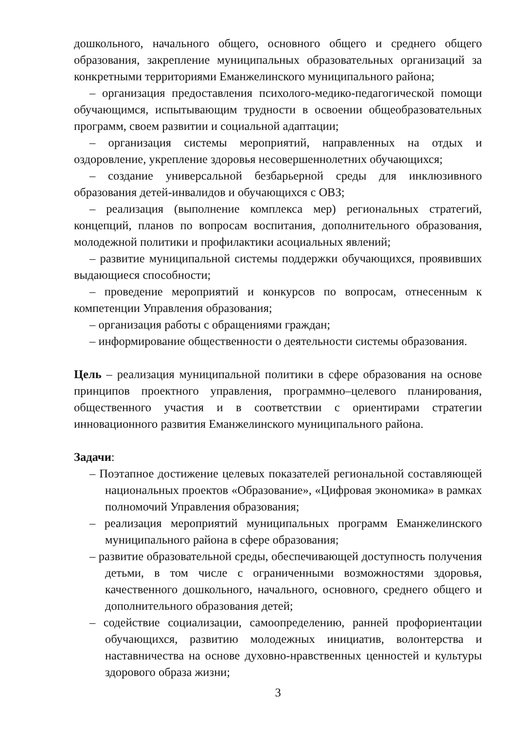дошкольного, начального общего, основного общего и среднего общего образования, закрепление муниципальных образовательных организаций за конкретными территориями Еманжелинского муниципального района;
– организация предоставления психолого-медико-педагогической помощи обучающимся, испытывающим трудности в освоении общеобразовательных программ, своем развитии и социальной адаптации;
– организация системы мероприятий, направленных на отдых и оздоровление, укрепление здоровья несовершеннолетних обучающихся;
– создание универсальной безбарьерной среды для инклюзивного образования детей-инвалидов и обучающихся с ОВЗ;
– реализация (выполнение комплекса мер) региональных стратегий, концепций, планов по вопросам воспитания, дополнительного образования, молодежной политики и профилактики асоциальных явлений;
– развитие муниципальной системы поддержки обучающихся, проявивших выдающиеся способности;
– проведение мероприятий и конкурсов по вопросам, отнесенным к компетенции Управления образования;
– организация работы с обращениями граждан;
– информирование общественности о деятельности системы образования.
Цель – реализация муниципальной политики в сфере образования на основе принципов проектного управления, программно–целевого планирования, общественного участия и в соответствии с ориентирами стратегии инновационного развития Еманжелинского муниципального района.
Задачи:
– Поэтапное достижение целевых показателей региональной составляющей национальных проектов «Образование», «Цифровая экономика» в рамках полномочий Управления образования;
– реализация мероприятий муниципальных программ Еманжелинского муниципального района в сфере образования;
– развитие образовательной среды, обеспечивающей доступность получения детьми, в том числе с ограниченными возможностями здоровья, качественного дошкольного, начального, основного, среднего общего и дополнительного образования детей;
– содействие социализации, самоопределению, ранней профориентации обучающихся, развитию молодежных инициатив, волонтерства и наставничества на основе духовно-нравственных ценностей и культуры здорового образа жизни;
3